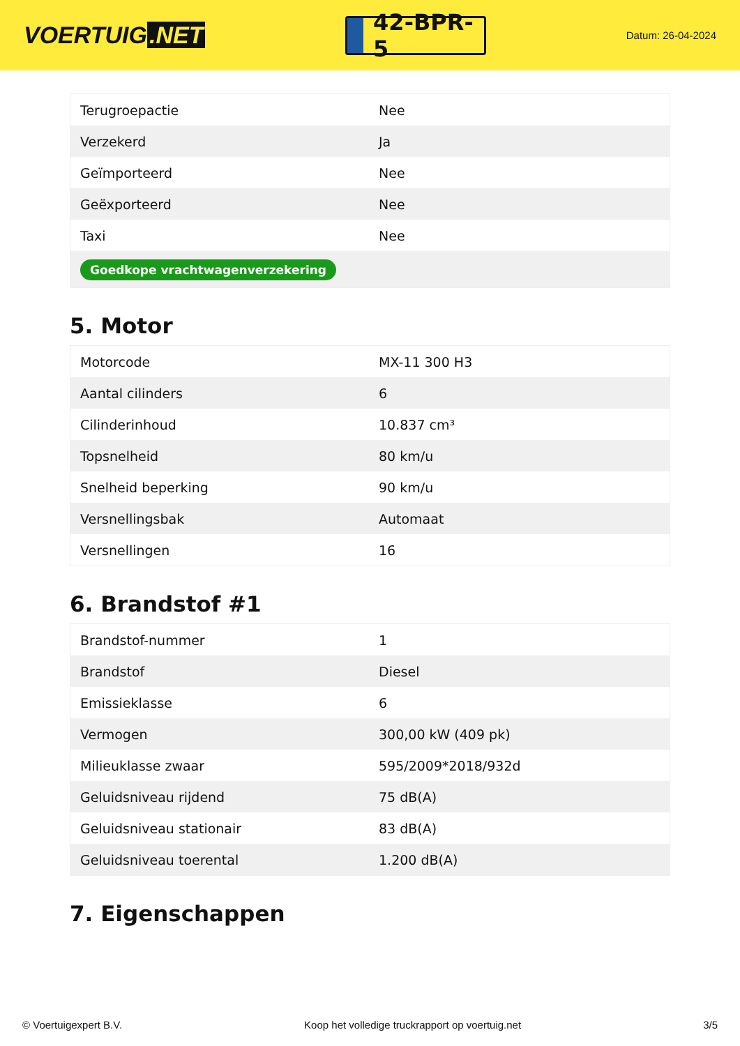VOERTUIG.NET
42-BPR-5
Datum: 26-04-2024
| Terugroepactie | Nee |
| Verzekerd | Ja |
| Geïmporteerd | Nee |
| Geëxporteerd | Nee |
| Taxi | Nee |
| Goedkope vrachtwagenverzekering | |
5. Motor
| Motorcode | MX-11 300 H3 |
| Aantal cilinders | 6 |
| Cilinderinhoud | 10.837 cm³ |
| Topsnelheid | 80 km/u |
| Snelheid beperking | 90 km/u |
| Versnellingsbak | Automaat |
| Versnellingen | 16 |
6. Brandstof #1
| Brandstof-nummer | 1 |
| Brandstof | Diesel |
| Emissieklasse | 6 |
| Vermogen | 300,00 kW (409 pk) |
| Milieuklasse zwaar | 595/2009*2018/932d |
| Geluidsniveau rijdend | 75 dB(A) |
| Geluidsniveau stationair | 83 dB(A) |
| Geluidsniveau toerental | 1.200 dB(A) |
7. Eigenschappen
© Voertuigexpert B.V. Koop het volledige truckrapport op voertuig.net 3/5